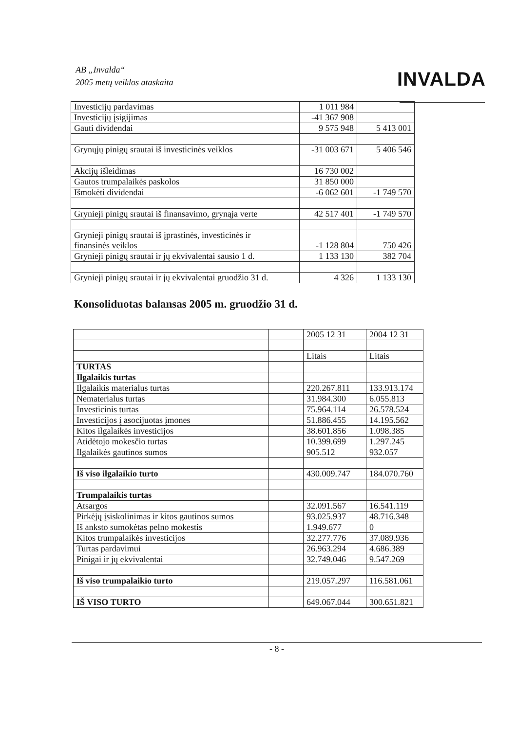AB „Invalda“
2005 metų veiklos ataskaita
INVALDA
| Investicijų pardavimas | 1 011 984 | |
| Investicijų įsigijimas | -41 367 908 | |
| Gauti dividendai | 9 575 948 | 5 413 001 |
| Grynųjų pinigų srautai iš investicinės veiklos | -31 003 671 | 5 406 546 |
| Akcijų išleidimas | 16 730 002 | |
| Gautos trumpalaikės paskolos | 31 850 000 | |
| Išmokėti dividendai | -6 062 601 | -1 749 570 |
| Grynieji pinigų srautai iš finansavimo, grynąja verte | 42 517 401 | -1 749 570 |
| Grynieji pinigų srautai iš įprastinės, investicinės ir finansinės veiklos | -1 128 804 | 750 426 |
| Grynieji pinigų srautai ir jų ekvivalentai sausio 1 d. | 1 133 130 | 382 704 |
| Grynieji pinigų srautai ir jų ekvivalentai gruodžio 31 d. | 4 326 | 1 133 130 |
Konsoliduotas balansas 2005 m. gruodžio 31 d.
| | | 2005 12 31 | 2004 12 31 |
| | | Litais | Litais |
| TURTAS | | | |
| Ilgalaikis turtas | | | |
| Ilgalaikis materialus turtas | | 220.267.811 | 133.913.174 |
| Nematerialus turtas | | 31.984.300 | 6.055.813 |
| Investicinis turtas | | 75.964.114 | 26.578.524 |
| Investicijos į asocijuotas įmones | | 51.886.455 | 14.195.562 |
| Kitos ilgalaikės investicijos | | 38.601.856 | 1.098.385 |
| Atidėtojo mokesčio turtas | | 10.399.699 | 1.297.245 |
| Ilgalaikės gautinos sumos | | 905.512 | 932.057 |
| Iš viso ilgalaikio turto | | 430.009.747 | 184.070.760 |
| Trumpalaikis turtas | | | |
| Atsargos | | 32.091.567 | 16.541.119 |
| Pirkėjų įsiskolinimas ir kitos gautinos sumos | | 93.025.937 | 48.716.348 |
| Iš anksto sumokėtas pelno mokestis | | 1.949.677 | 0 |
| Kitos trumpalaikės investicijos | | 32.277.776 | 37.089.936 |
| Turtas pardavimui | | 26.963.294 | 4.686.389 |
| Pinigai ir jų ekvivalentai | | 32.749.046 | 9.547.269 |
| Iš viso trumpalaikio turto | | 219.057.297 | 116.581.061 |
| IŠ VISO TURTO | | 649.067.044 | 300.651.821 |
- 8 -